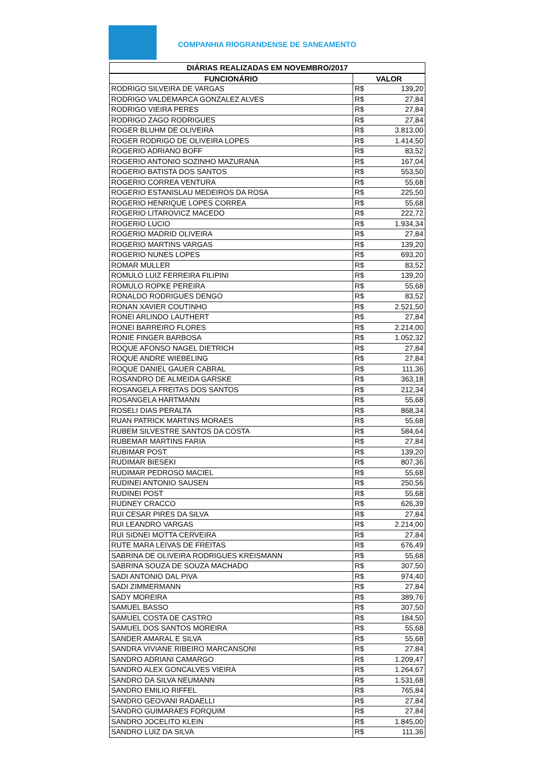COMPANHIA RIOGRANDENSE DE SANEAMENTO
| DIÁRIAS REALIZADAS EM NOVEMBRO/2017 | | |
| --- | --- | --- |
| FUNCIONÁRIO | VALOR | |
| RODRIGO SILVEIRA DE VARGAS | R$ | 139,20 |
| RODRIGO VALDEMARCA GONZALEZ ALVES | R$ | 27,84 |
| RODRIGO VIEIRA PERES | R$ | 27,84 |
| RODRIGO ZAGO RODRIGUES | R$ | 27,84 |
| ROGER BLUHM DE OLIVEIRA | R$ | 3.813,00 |
| ROGER RODRIGO DE OLIVEIRA LOPES | R$ | 1.414,50 |
| ROGERIO ADRIANO BOFF | R$ | 83,52 |
| ROGERIO ANTONIO SOZINHO MAZURANA | R$ | 167,04 |
| ROGERIO BATISTA DOS SANTOS | R$ | 553,50 |
| ROGERIO CORREA VENTURA | R$ | 55,68 |
| ROGERIO ESTANISLAU MEDEIROS DA ROSA | R$ | 225,50 |
| ROGERIO HENRIQUE LOPES CORREA | R$ | 55,68 |
| ROGERIO LITAROVICZ MACEDO | R$ | 222,72 |
| ROGERIO LUCIO | R$ | 1.934,34 |
| ROGERIO MADRID OLIVEIRA | R$ | 27,84 |
| ROGERIO MARTINS VARGAS | R$ | 139,20 |
| ROGERIO NUNES LOPES | R$ | 693,20 |
| ROMAR MULLER | R$ | 83,52 |
| ROMULO LUIZ FERREIRA FILIPINI | R$ | 139,20 |
| ROMULO ROPKE PEREIRA | R$ | 55,68 |
| RONALDO RODRIGUES DENGO | R$ | 83,52 |
| RONAN XAVIER COUTINHO | R$ | 2.521,50 |
| RONEI ARLINDO LAUTHERT | R$ | 27,84 |
| RONEI BARREIRO FLORES | R$ | 2.214,00 |
| RONIE FINGER BARBOSA | R$ | 1.052,32 |
| ROQUE AFONSO NAGEL DIETRICH | R$ | 27,84 |
| ROQUE ANDRE WIEBELING | R$ | 27,84 |
| ROQUE DANIEL GAUER CABRAL | R$ | 111,36 |
| ROSANDRO DE ALMEIDA GARSKE | R$ | 363,18 |
| ROSANGELA FREITAS DOS SANTOS | R$ | 212,34 |
| ROSANGELA HARTMANN | R$ | 55,68 |
| ROSELI DIAS PERALTA | R$ | 868,34 |
| RUAN PATRICK MARTINS MORAES | R$ | 55,68 |
| RUBEM SILVESTRE SANTOS DA COSTA | R$ | 584,64 |
| RUBEMAR MARTINS FARIA | R$ | 27,84 |
| RUBIMAR POST | R$ | 139,20 |
| RUDIMAR BIESEKI | R$ | 807,36 |
| RUDIMAR PEDROSO MACIEL | R$ | 55,68 |
| RUDINEI ANTONIO SAUSEN | R$ | 250,56 |
| RUDINEI POST | R$ | 55,68 |
| RUDNEY CRACCO | R$ | 626,39 |
| RUI CESAR PIRES DA SILVA | R$ | 27,84 |
| RUI LEANDRO VARGAS | R$ | 2.214,00 |
| RUI SIDNEI MOTTA CERVEIRA | R$ | 27,84 |
| RUTE MARA LEIVAS DE FREITAS | R$ | 676,49 |
| SABRINA DE OLIVEIRA RODRIGUES KREISMANN | R$ | 55,68 |
| SABRINA SOUZA DE SOUZA MACHADO | R$ | 307,50 |
| SADI ANTONIO DAL PIVA | R$ | 974,40 |
| SADI ZIMMERMANN | R$ | 27,84 |
| SADY MOREIRA | R$ | 389,76 |
| SAMUEL BASSO | R$ | 307,50 |
| SAMUEL COSTA DE CASTRO | R$ | 184,50 |
| SAMUEL DOS SANTOS MOREIRA | R$ | 55,68 |
| SANDER AMARAL E SILVA | R$ | 55,68 |
| SANDRA VIVIANE RIBEIRO MARCANSONI | R$ | 27,84 |
| SANDRO ADRIANI CAMARGO | R$ | 1.209,47 |
| SANDRO ALEX GONCALVES VIEIRA | R$ | 1.264,67 |
| SANDRO DA SILVA NEUMANN | R$ | 1.531,68 |
| SANDRO EMILIO RIFFEL | R$ | 765,84 |
| SANDRO GEOVANI RADAELLI | R$ | 27,84 |
| SANDRO GUIMARAES FORQUIM | R$ | 27,84 |
| SANDRO JOCELITO KLEIN | R$ | 1.845,00 |
| SANDRO LUIZ DA SILVA | R$ | 111,36 |